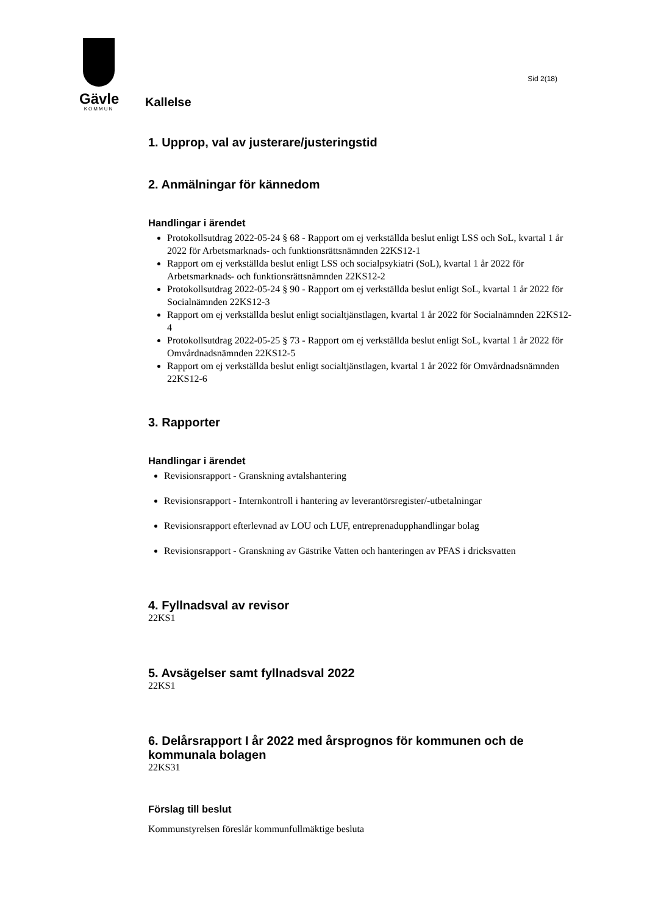Gävle
KOMMUN
Sid 2(18)
Kallelse
1. Upprop, val av justerare/justeringstid
2. Anmälningar för kännedom
Handlingar i ärendet
Protokollsutdrag 2022-05-24 § 68 - Rapport om ej verkställda beslut enligt LSS och SoL, kvartal 1 år 2022 för Arbetsmarknads- och funktionsrättsnämnden 22KS12-1
Rapport om ej verkställda beslut enligt LSS och socialpsykiatri (SoL), kvartal 1 år 2022 för Arbetsmarknads- och funktionsrättsnämnden 22KS12-2
Protokollsutdrag 2022-05-24 § 90 - Rapport om ej verkställda beslut enligt SoL, kvartal 1 år 2022 för Socialnämnden 22KS12-3
Rapport om ej verkställda beslut enligt socialtjänstlagen, kvartal 1 år 2022 för Socialnämnden 22KS12-4
Protokollsutdrag 2022-05-25 § 73 - Rapport om ej verkställda beslut enligt SoL, kvartal 1 år 2022 för Omvårdnadsnämnden 22KS12-5
Rapport om ej verkställda beslut enligt socialtjänstlagen, kvartal 1 år 2022 för Omvårdnadsnämnden 22KS12-6
3. Rapporter
Handlingar i ärendet
Revisionsrapport - Granskning avtalshantering
Revisionsrapport - Internkontroll i hantering av leverantörsregister/-utbetalningar
Revisionsrapport efterlevnad av LOU och LUF, entreprenadupphandlingar bolag
Revisionsrapport - Granskning av Gästrike Vatten och hanteringen av PFAS i dricksvatten
4. Fyllnadsval av revisor
22KS1
5. Avsägelser samt fyllnadsval 2022
22KS1
6. Delårsrapport I år 2022 med årsprognos för kommunen och de kommunala bolagen
22KS31
Förslag till beslut
Kommunstyrelsen föreslår kommunfullmäktige besluta